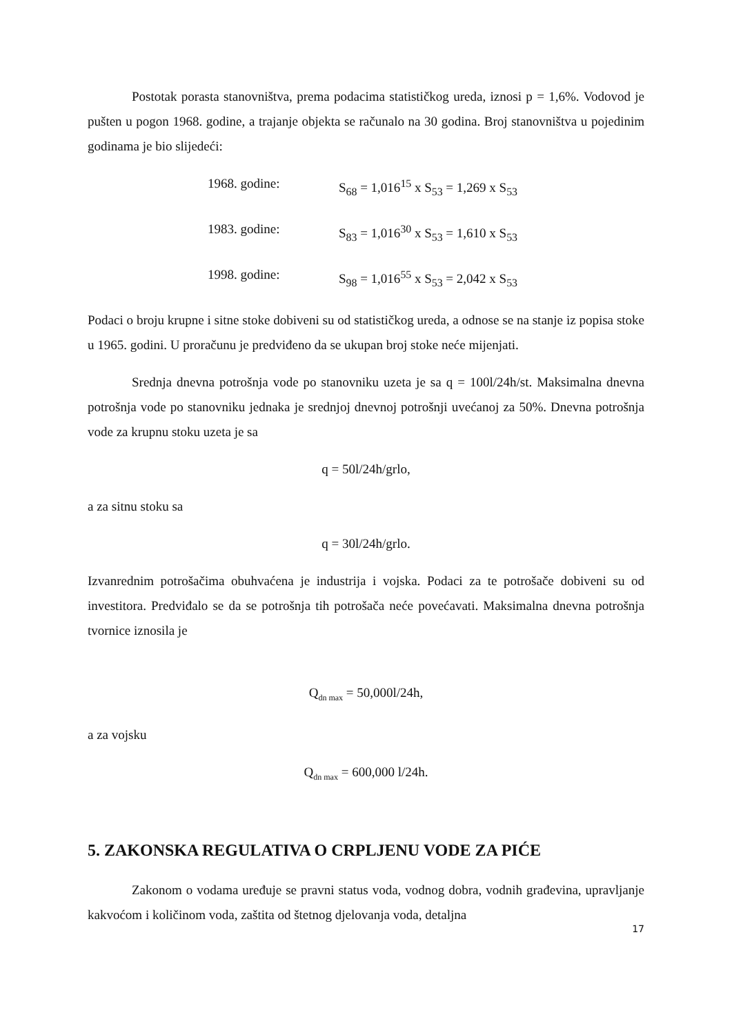Postotak porasta stanovništva, prema podacima statističkog ureda, iznosi p = 1,6%. Vodovod je pušten u pogon 1968. godine, a trajanje objekta se računalo na 30 godina. Broj stanovništva u pojedinim godinama je bio slijedeći:
1968. godine: S<sub>68</sub> = 1,016<sup>15</sup> x S<sub>53</sub> = 1,269 x S<sub>53</sub>
1983. godine: S<sub>83</sub> = 1,016<sup>30</sup> x S<sub>53</sub> = 1,610 x S<sub>53</sub>
1998. godine: S<sub>98</sub> = 1,016<sup>55</sup> x S<sub>53</sub> = 2,042 x S<sub>53</sub>
Podaci o broju krupne i sitne stoke dobiveni su od statističkog ureda, a odnose se na stanje iz popisa stoke u 1965. godini. U proračunu je predviđeno da se ukupan broj stoke neće mijenjati.
Srednja dnevna potrošnja vode po stanovniku uzeta je sa q = 100l/24h/st. Maksimalna dnevna potrošnja vode po stanovniku jednaka je srednjoj dnevnoj potrošnji uvećanoj za 50%. Dnevna potrošnja vode za krupnu stoku uzeta je sa
q = 50l/24h/grlo,
a za sitnu stoku sa
q = 30l/24h/grlo.
Izvanrednim potrošačima obuhvaćena je industrija i vojska. Podaci za te potrošače dobiveni su od investitora. Predviđalo se da se potrošnja tih potrošača neće povećavati. Maksimalna dnevna potrošnja tvornice iznosila je
Q<sub>dn max</sub> = 50,000l/24h,
a za vojsku
Q<sub>dn max</sub> = 600,000 l/24h.
5. ZAKONSKA REGULATIVA O CRPLJENU VODE ZA PIĆE
Zakonom o vodama uređuje se pravni status voda, vodnog dobra, vodnih građevina, upravljanje kakvoćom i količinom voda, zaštita od štetnog djelovanja voda, detaljna
17